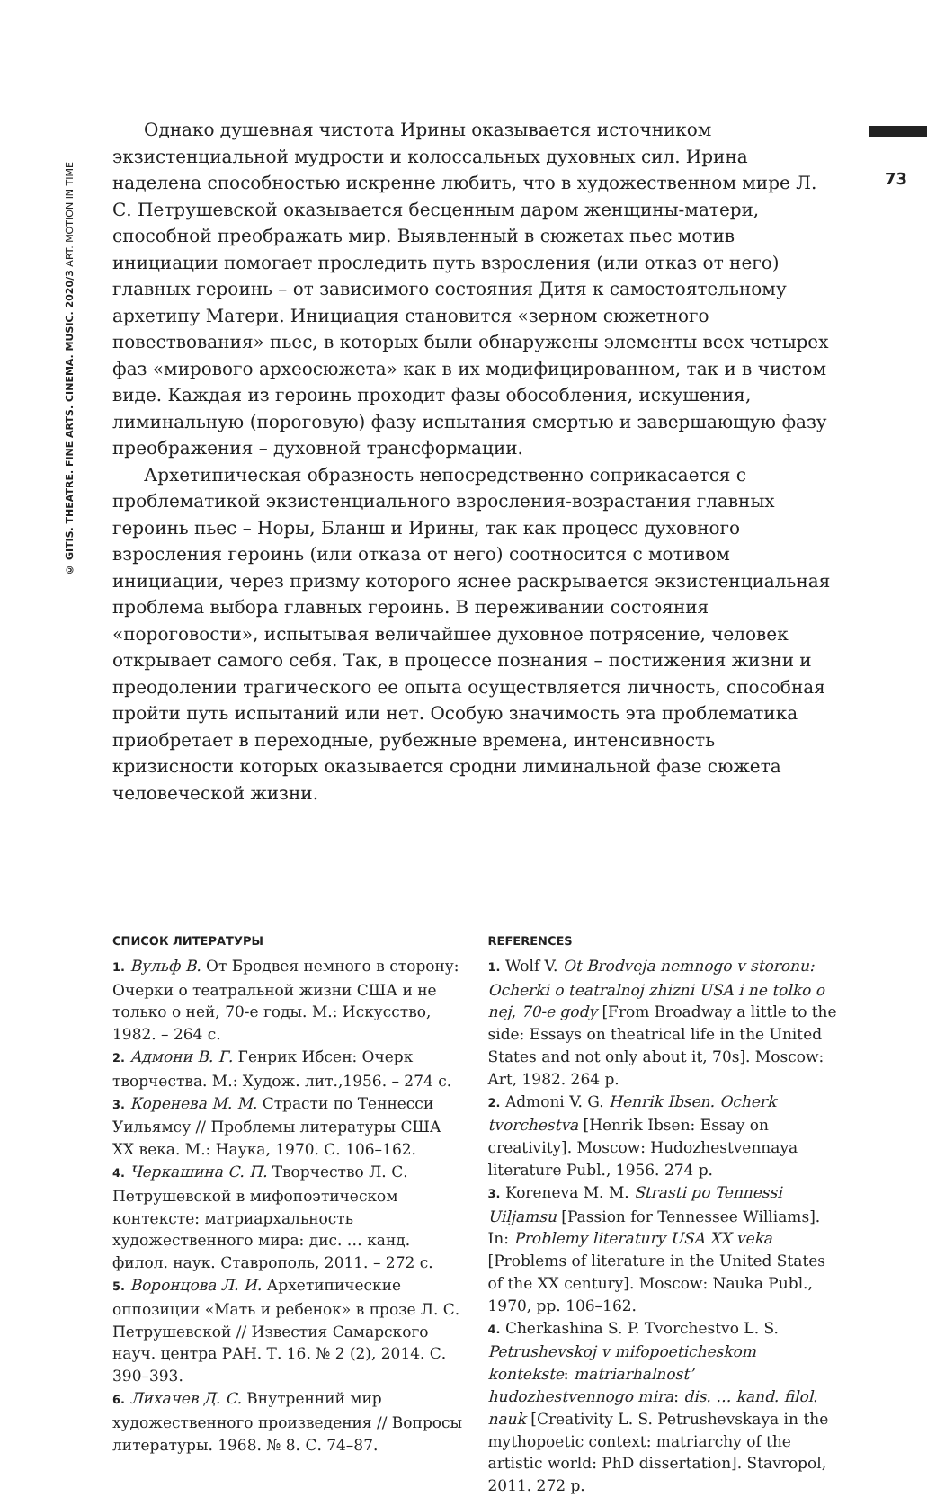© GITIS. THEATRE. FINE ARTS. CINEMA. MUSIC. 2020/3 ART. MOTION IN TIME
73
Однако душевная чистота Ирины оказывается источником экзистенциальной мудрости и колоссальных духовных сил. Ирина наделена способностью искренне любить, что в художественном мире Л. С. Петрушевской оказывается бесценным даром женщины-матери, способной преображать мир. Выявленный в сюжетах пьес мотив инициации помогает проследить путь взросления (или отказ от него) главных героинь – от зависимого состояния Дитя к самостоятельному архетипу Матери. Инициация становится «зерном сюжетного повествования» пьес, в которых были обнаружены элементы всех четырех фаз «мирового археосюжета» как в их модифицированном, так и в чистом виде. Каждая из героинь проходит фазы обособления, искушения, лиминальную (пороговую) фазу испытания смертью и завершающую фазу преображения – духовной трансформации.
Архетипическая образность непосредственно соприкасается с проблематикой экзистенциального взросления-возрастания главных героинь пьес – Норы, Бланш и Ирины, так как процесс духовного взросления героинь (или отказа от него) соотносится с мотивом инициации, через призму которого яснее раскрывается экзистенциальная проблема выбора главных героинь. В переживании состояния «пороговости», испытывая величайшее духовное потрясение, человек открывает самого себя. Так, в процессе познания – постижения жизни и преодолении трагического ее опыта осуществляется личность, способная пройти путь испытаний или нет. Особую значимость эта проблематика приобретает в переходные, рубежные времена, интенсивность кризисности которых оказывается сродни лиминальной фазе сюжета человеческой жизни.
СПИСОК ЛИТЕРАТУРЫ
1. Вульф В. От Бродвея немного в сторону: Очерки о театральной жизни США и не только о ней, 70-е годы. М.: Искусство, 1982. – 264 с.
2. Адмони В. Г. Генрик Ибсен: Очерк творчества. М.: Худож. лит.,1956. – 274 с.
3. Коренева М. М. Страсти по Теннесси Уильямсу // Проблемы литературы США XX века. М.: Наука, 1970. С. 106–162.
4. Черкашина С. П. Творчество Л. С. Петрушевской в мифопоэтическом контексте: матриархальность художественного мира: дис. … канд. филол. наук. Ставрополь, 2011. – 272 с.
5. Воронцова Л. И. Архетипические оппозиции «Мать и ребенок» в прозе Л. С. Петрушевской // Известия Самарского науч. центра РАН. Т. 16. № 2 (2), 2014. С. 390–393.
6. Лихачев Д. С. Внутренний мир художественного произведения // Вопросы литературы. 1968. № 8. С. 74–87.
REFERENCES
1. Wolf V. Ot Brodveja nemnogo v storonu: Ocherki o teatralnoj zhizni USA i ne tolko o nej, 70-e gody [From Broadway a little to the side: Essays on theatrical life in the United States and not only about it, 70s]. Moscow: Art, 1982. 264 p.
2. Admoni V. G. Henrik Ibsen. Ocherk tvorchestva [Henrik Ibsen: Essay on creativity]. Moscow: Hudozhestvennaya literature Publ., 1956. 274 p.
3. Koreneva M. M. Strasti po Tennessi Uiljamsu [Passion for Tennessee Williams]. In: Problemy literatury USA XX veka [Problems of literature in the United States of the XX century]. Moscow: Nauka Publ., 1970, pp. 106–162.
4. Cherkashina S. P. Tvorchestvo L. S. Petrushevskoj v mifopoeticheskom kontekste: matriarhalnost’ hudozhestvennogo mira: dis. … kand. filol. nauk [Creativity L. S. Petrushevskaya in the mythopoetic context: matriarchy of the artistic world: PhD dissertation]. Stavropol, 2011. 272 p.